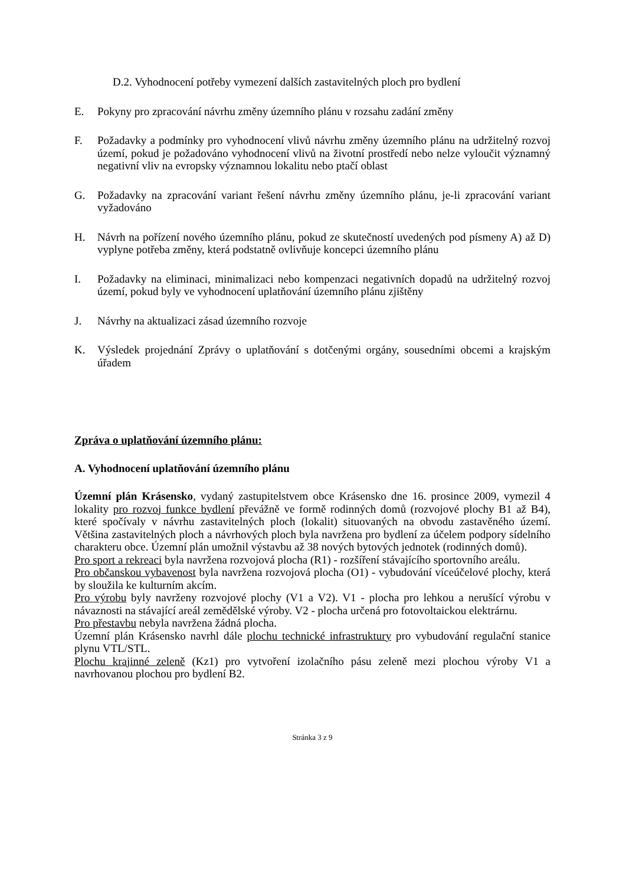D.2. Vyhodnocení potřeby vymezení dalších zastavitelných ploch pro bydlení
E. Pokyny pro zpracování návrhu změny územního plánu v rozsahu zadání změny
F. Požadavky a podmínky pro vyhodnocení vlivů návrhu změny územního plánu na udržitelný rozvoj území, pokud je požadováno vyhodnocení vlivů na životní prostředí nebo nelze vyloučit významný negativní vliv na evropsky významnou lokalitu nebo ptačí oblast
G. Požadavky na zpracování variant řešení návrhu změny územního plánu, je-li zpracování variant vyžadováno
H. Návrh na pořízení nového územního plánu, pokud ze skutečností uvedených pod písmeny A) až D) vyplyne potřeba změny, která podstatně ovlivňuje koncepci územního plánu
I. Požadavky na eliminaci, minimalizaci nebo kompenzaci negativních dopadů na udržitelný rozvoj území, pokud byly ve vyhodnocení uplatňování územního plánu zjištěny
J. Návrhy na aktualizaci zásad územního rozvoje
K. Výsledek projednání Zprávy o uplatňování s dotčenými orgány, sousedními obcemi a krajským úřadem
Zpráva o uplatňování územního plánu:
A. Vyhodnocení uplatňování územního plánu
Územní plán Krásensko, vydaný zastupitelstvem obce Krásensko dne 16. prosince 2009, vymezil 4 lokality pro rozvoj funkce bydlení převážně ve formě rodinných domů (rozvojové plochy B1 až B4), které spočívaly v návrhu zastavitelných ploch (lokalit) situovaných na obvodu zastavěného území. Většina zastavitelných ploch a návrhových ploch byla navržena pro bydlení za účelem podpory sídelního charakteru obce. Územní plán umožnil výstavbu až 38 nových bytových jednotek (rodinných domů).
Pro sport a rekreaci byla navržena rozvojová plocha (R1) - rozšíření stávajícího sportovního areálu.
Pro občanskou vybavenost byla navržena rozvojová plocha (O1) - vybudování víceúčelové plochy, která by sloužila ke kulturním akcím.
Pro výrobu byly navrženy rozvojové plochy (V1 a V2). V1 - plocha pro lehkou a nerušící výrobu v návaznosti na stávající areál zemědělské výroby. V2 - plocha určená pro fotovoltaickou elektrárnu.
Pro přestavbu nebyla navržena žádná plocha.
Územní plán Krásensko navrhl dále plochu technické infrastruktury pro vybudování regulační stanice plynu VTL/STL.
Plochu krajinné zeleně (Kz1) pro vytvoření izolačního pásu zeleně mezi plochou výroby V1 a navrhovanou plochou pro bydlení B2.
Stránka 3 z 9